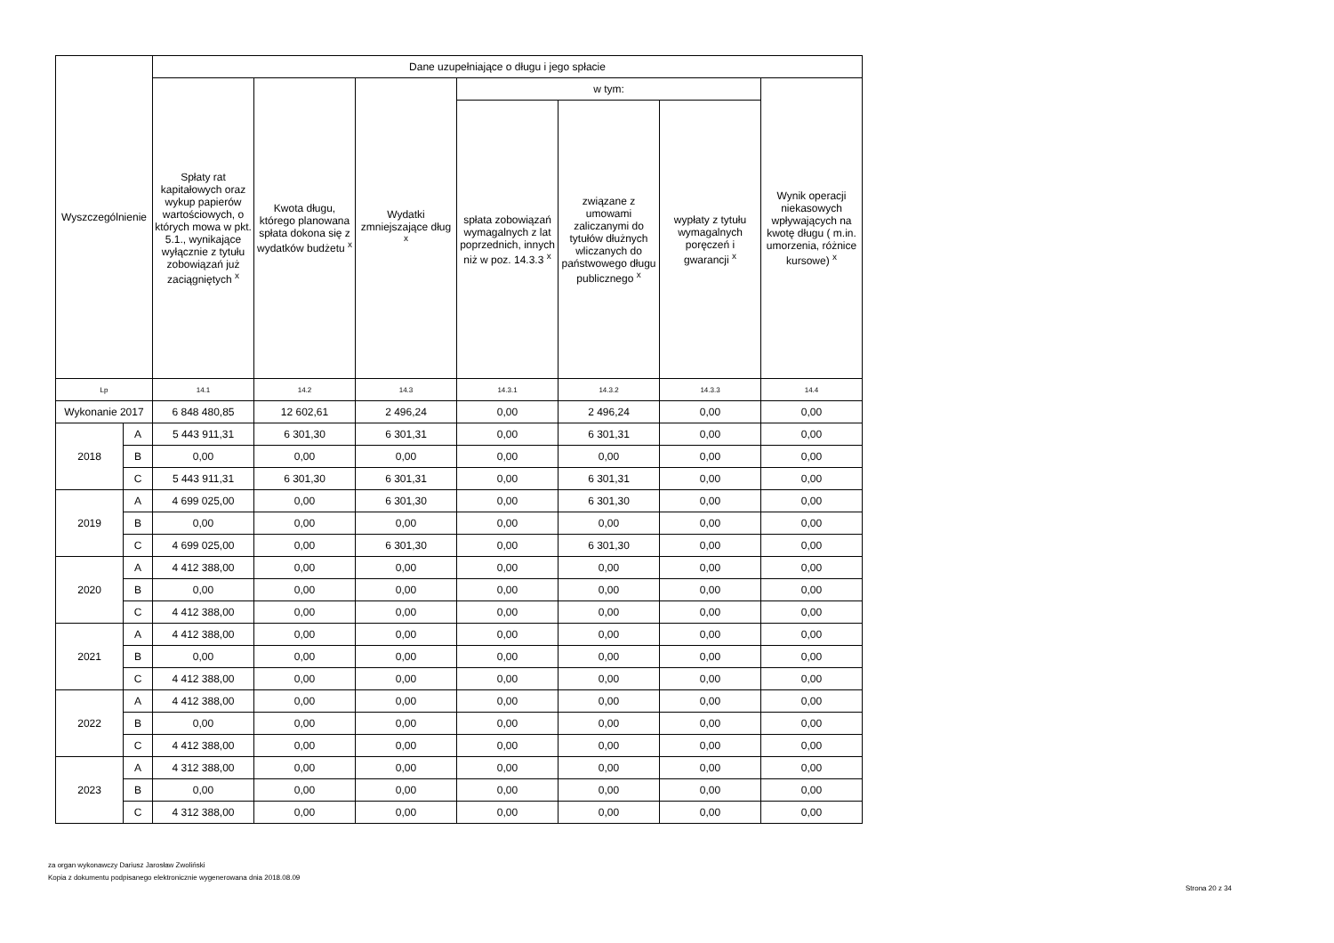| Wyszczególnienie | | Dane uzupełniające o długu i jego spłacie | | | | | | |
| --- | --- | --- | --- | --- | --- | --- | --- | --- |
| | | Spłaty rat kapitałowych oraz wykup papierów wartościowych, o których mowa w pkt. 5.1., wynikające wyłącznie z tytułu zobowiązań już zaciągniętych <sup>x</sup> | Kwota długu, którego planowana spłata dokona się z wydatków budżetu <sup>x</sup> | Wydatki zmniejszające dług <sup>x</sup> | w tym: | | | Wynik operacji niekasowych wpływających na kwotę długu ( m.in. umorzenia, różnice kursowe) <sup>x</sup> |
| | | | | | spłata zobowiązań wymagalnych z lat poprzednich, innych niż w poz. 14.3.3 <sup>x</sup> | związane z umowami zaliczanymi do tytułów dłużnych wliczanych do państwowego długu publicznego <sup>x</sup> | wypłaty z tytułu wymagalnych poręczeń i gwarancji <sup>x</sup> | |
| Lp | | 14.1 | 14.2 | 14.3 | 14.3.1 | 14.3.2 | 14.3.3 | 14.4 |
| Wykonanie 2017 | | 6 848 480,85 | 12 602,61 | 2 496,24 | 0,00 | 2 496,24 | 0,00 | 0,00 |
| 2018 | A | 5 443 911,31 | 6 301,30 | 6 301,31 | 0,00 | 6 301,31 | 0,00 | 0,00 |
| | B | 0,00 | 0,00 | 0,00 | 0,00 | 0,00 | 0,00 | 0,00 |
| | C | 5 443 911,31 | 6 301,30 | 6 301,31 | 0,00 | 6 301,31 | 0,00 | 0,00 |
| 2019 | A | 4 699 025,00 | 0,00 | 6 301,30 | 0,00 | 6 301,30 | 0,00 | 0,00 |
| | B | 0,00 | 0,00 | 0,00 | 0,00 | 0,00 | 0,00 | 0,00 |
| | C | 4 699 025,00 | 0,00 | 6 301,30 | 0,00 | 6 301,30 | 0,00 | 0,00 |
| 2020 | A | 4 412 388,00 | 0,00 | 0,00 | 0,00 | 0,00 | 0,00 | 0,00 |
| | B | 0,00 | 0,00 | 0,00 | 0,00 | 0,00 | 0,00 | 0,00 |
| | C | 4 412 388,00 | 0,00 | 0,00 | 0,00 | 0,00 | 0,00 | 0,00 |
| 2021 | A | 4 412 388,00 | 0,00 | 0,00 | 0,00 | 0,00 | 0,00 | 0,00 |
| | B | 0,00 | 0,00 | 0,00 | 0,00 | 0,00 | 0,00 | 0,00 |
| | C | 4 412 388,00 | 0,00 | 0,00 | 0,00 | 0,00 | 0,00 | 0,00 |
| 2022 | A | 4 412 388,00 | 0,00 | 0,00 | 0,00 | 0,00 | 0,00 | 0,00 |
| | B | 0,00 | 0,00 | 0,00 | 0,00 | 0,00 | 0,00 | 0,00 |
| | C | 4 412 388,00 | 0,00 | 0,00 | 0,00 | 0,00 | 0,00 | 0,00 |
| 2023 | A | 4 312 388,00 | 0,00 | 0,00 | 0,00 | 0,00 | 0,00 | 0,00 |
| | B | 0,00 | 0,00 | 0,00 | 0,00 | 0,00 | 0,00 | 0,00 |
| | C | 4 312 388,00 | 0,00 | 0,00 | 0,00 | 0,00 | 0,00 | 0,00 |
za organ wykonawczy Dariusz Jarosław Zwoliński
Kopia z dokumentu podpisanego elektronicznie wygenerowana dnia 2018.08.09
Strona 20 z 34